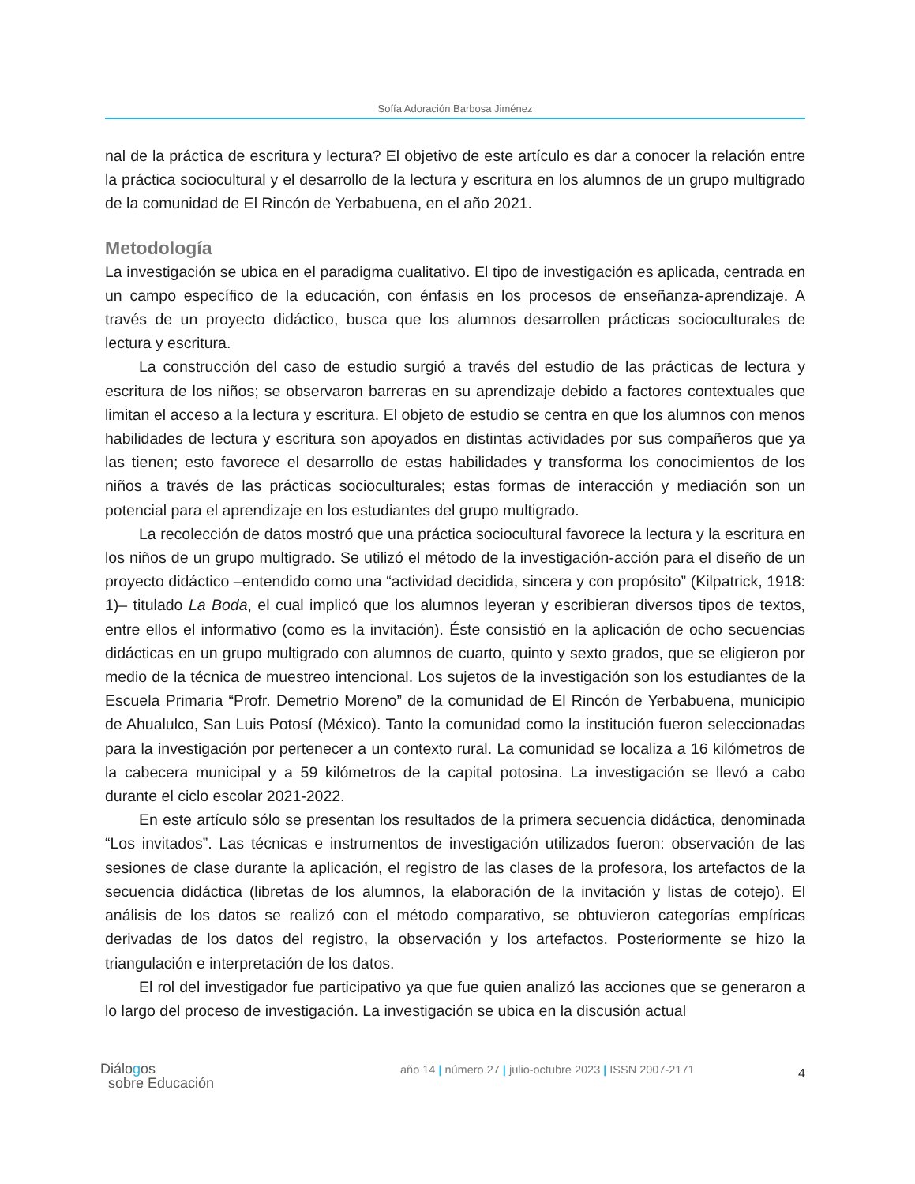Sofía Adoración Barbosa Jiménez
nal de la práctica de escritura y lectura? El objetivo de este artículo es dar a conocer la relación entre la práctica sociocultural y el desarrollo de la lectura y escritura en los alumnos de un grupo multigrado de la comunidad de El Rincón de Yerbabuena, en el año 2021.
Metodología
La investigación se ubica en el paradigma cualitativo. El tipo de investigación es aplicada, centrada en un campo específico de la educación, con énfasis en los procesos de enseñanza-aprendizaje. A través de un proyecto didáctico, busca que los alumnos desarrollen prácticas socioculturales de lectura y escritura.
La construcción del caso de estudio surgió a través del estudio de las prácticas de lectura y escritura de los niños; se observaron barreras en su aprendizaje debido a factores contextuales que limitan el acceso a la lectura y escritura. El objeto de estudio se centra en que los alumnos con menos habilidades de lectura y escritura son apoyados en distintas actividades por sus compañeros que ya las tienen; esto favorece el desarrollo de estas habilidades y transforma los conocimientos de los niños a través de las prácticas socioculturales; estas formas de interacción y mediación son un potencial para el aprendizaje en los estudiantes del grupo multigrado.
La recolección de datos mostró que una práctica sociocultural favorece la lectura y la escritura en los niños de un grupo multigrado. Se utilizó el método de la investigación-acción para el diseño de un proyecto didáctico –entendido como una “actividad decidida, sincera y con propósito” (Kilpatrick, 1918: 1)– titulado La Boda, el cual implicó que los alumnos leyeran y escribieran diversos tipos de textos, entre ellos el informativo (como es la invitación). Éste consistió en la aplicación de ocho secuencias didácticas en un grupo multigrado con alumnos de cuarto, quinto y sexto grados, que se eligieron por medio de la técnica de muestreo intencional. Los sujetos de la investigación son los estudiantes de la Escuela Primaria “Profr. Demetrio Moreno” de la comunidad de El Rincón de Yerbabuena, municipio de Ahualulco, San Luis Potosí (México). Tanto la comunidad como la institución fueron seleccionadas para la investigación por pertenecer a un contexto rural. La comunidad se localiza a 16 kilómetros de la cabecera municipal y a 59 kilómetros de la capital potosina. La investigación se llevó a cabo durante el ciclo escolar 2021-2022.
En este artículo sólo se presentan los resultados de la primera secuencia didáctica, denominada “Los invitados”. Las técnicas e instrumentos de investigación utilizados fueron: observación de las sesiones de clase durante la aplicación, el registro de las clases de la profesora, los artefactos de la secuencia didáctica (libretas de los alumnos, la elaboración de la invitación y listas de cotejo). El análisis de los datos se realizó con el método comparativo, se obtuvieron categorías empíricas derivadas de los datos del registro, la observación y los artefactos. Posteriormente se hizo la triangulación e interpretación de los datos.
El rol del investigador fue participativo ya que fue quien analizó las acciones que se generaron a lo largo del proceso de investigación. La investigación se ubica en la discusión actual
Diálogos
sobre Educación
año 14 | número 27 | julio-octubre 2023 | ISSN 2007-2171
4